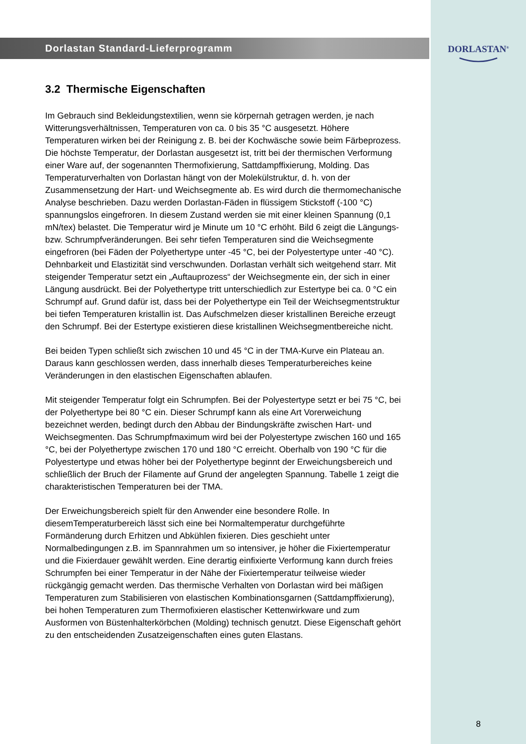Dorlastan Standard-Lieferprogramm
3.2 Thermische Eigenschaften
Im Gebrauch sind Bekleidungstextilien, wenn sie körpernah getragen werden, je nach Witterungsverhältnissen, Temperaturen von ca. 0 bis 35 °C ausgesetzt. Höhere Temperaturen wirken bei der Reinigung z. B. bei der Kochwäsche sowie beim Färbeprozess. Die höchste Temperatur, der Dorlastan ausgesetzt ist, tritt bei der thermischen Verformung einer Ware auf, der sogenannten Thermofixierung, Sattdampffixierung, Molding. Das Temperaturverhalten von Dorlastan hängt von der Molekülstruktur, d. h. von der Zusammensetzung der Hart- und Weichsegmente ab. Es wird durch die thermomechanische Analyse beschrieben. Dazu werden Dorlastan-Fäden in flüssigem Stickstoff (-100 °C) spannungslos eingefroren. In diesem Zustand werden sie mit einer kleinen Spannung (0,1 mN/tex) belastet. Die Temperatur wird je Minute um 10 °C erhöht. Bild 6 zeigt die Längungs- bzw. Schrumpfveränderungen. Bei sehr tiefen Temperaturen sind die Weichsegmente eingefroren (bei Fäden der Polyethertype unter -45 °C, bei der Polyestertype unter -40 °C). Dehnbarkeit und Elastizität sind verschwunden. Dorlastan verhält sich weitgehend starr. Mit steigender Temperatur setzt ein „Auftauprozess“ der Weichsegmente ein, der sich in einer Längung ausdrückt. Bei der Polyethertype tritt unterschiedlich zur Estertype bei ca. 0 °C ein Schrumpf auf. Grund dafür ist, dass bei der Polyethertype ein Teil der Weichsegmentstruktur bei tiefen Temperaturen kristallin ist. Das Aufschmelzen dieser kristallinen Bereiche erzeugt den Schrumpf. Bei der Estertype existieren diese kristallinen Weichsegmentbereiche nicht.
Bei beiden Typen schließt sich zwischen 10 und 45 °C in der TMA-Kurve ein Plateau an. Daraus kann geschlossen werden, dass innerhalb dieses Temperaturbereiches keine Veränderungen in den elastischen Eigenschaften ablaufen.
Mit steigender Temperatur folgt ein Schrumpfen. Bei der Polyestertype setzt er bei 75 °C, bei der Polyethertype bei 80 °C ein. Dieser Schrumpf kann als eine Art Vorerweichung bezeichnet werden, bedingt durch den Abbau der Bindungskräfte zwischen Hart- und Weichsegmenten. Das Schrumpfmaximum wird bei der Polyestertype zwischen 160 und 165 °C, bei der Polyethertype zwischen 170 und 180 °C erreicht. Oberhalb von 190 °C für die Polyestertype und etwas höher bei der Polyethertype beginnt der Erweichungsbereich und schließlich der Bruch der Filamente auf Grund der angelegten Spannung. Tabelle 1 zeigt die charakteristischen Temperaturen bei der TMA.
Der Erweichungsbereich spielt für den Anwender eine besondere Rolle. In diesemTemperaturbereich lässt sich eine bei Normaltemperatur durchgeführte Formänderung durch Erhitzen und Abkühlen fixieren. Dies geschieht unter Normalbedingungen z.B. im Spannrahmen um so intensiver, je höher die Fixiertemperatur und die Fixierdauer gewählt werden. Eine derartig einfixierte Verformung kann durch freies Schrumpfen bei einer Temperatur in der Nähe der Fixiertemperatur teilweise wieder rückgängig gemacht werden. Das thermische Verhalten von Dorlastan wird bei mäßigen Temperaturen zum Stabilisieren von elastischen Kombinationsgarnen (Sattdampffixierung), bei hohen Temperaturen zum Thermofixieren elastischer Kettenwirkware und zum Ausformen von Büstenhalterkörbchen (Molding) technisch genutzt. Diese Eigenschaft gehört zu den entscheidenden Zusatzeigenschaften eines guten Elastans.
DORLASTAN<sup>®</sup>
8